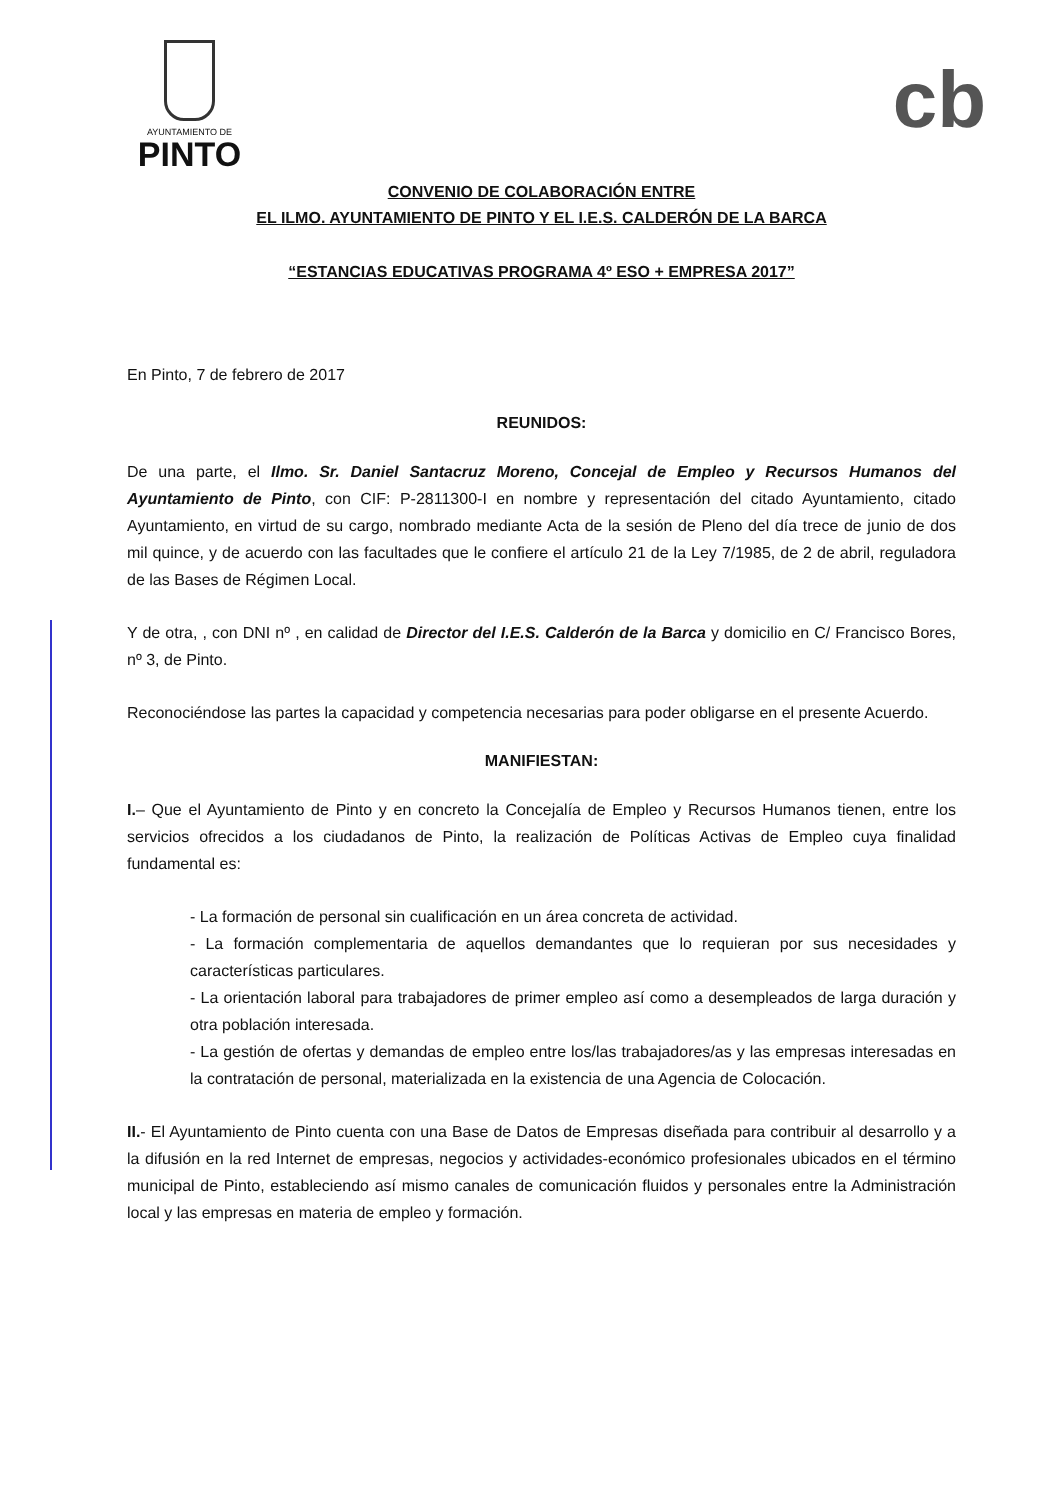AYUNTAMIENTO DE
PINTO
cb
CONVENIO DE COLABORACIÓN ENTRE
EL ILMO. AYUNTAMIENTO DE PINTO Y EL I.E.S. CALDERÓN DE LA BARCA
“ESTANCIAS EDUCATIVAS PROGRAMA 4º ESO + EMPRESA 2017”
En Pinto, 7 de febrero de 2017
REUNIDOS:
De una parte, el Ilmo. Sr. Daniel Santacruz Moreno, Concejal de Empleo y Recursos Humanos del Ayuntamiento de Pinto, con CIF: P-2811300-I en nombre y representación del citado Ayuntamiento, citado Ayuntamiento, en virtud de su cargo, nombrado mediante Acta de la sesión de Pleno del día trece de junio de dos mil quince, y de acuerdo con las facultades que le confiere el artículo 21 de la Ley 7/1985, de 2 de abril, reguladora de las Bases de Régimen Local.
Y de otra, , con DNI nº , en calidad de Director del I.E.S. Calderón de la Barca y domicilio en C/ Francisco Bores, nº 3, de Pinto.
Reconociéndose las partes la capacidad y competencia necesarias para poder obligarse en el presente Acuerdo.
MANIFIESTAN:
I.– Que el Ayuntamiento de Pinto y en concreto la Concejalía de Empleo y Recursos Humanos tienen, entre los servicios ofrecidos a los ciudadanos de Pinto, la realización de Políticas Activas de Empleo cuya finalidad fundamental es:
- La formación de personal sin cualificación en un área concreta de actividad.
- La formación complementaria de aquellos demandantes que lo requieran por sus necesidades y características particulares.
- La orientación laboral para trabajadores de primer empleo así como a desempleados de larga duración y otra población interesada.
- La gestión de ofertas y demandas de empleo entre los/las trabajadores/as y las empresas interesadas en la contratación de personal, materializada en la existencia de una Agencia de Colocación.
II.- El Ayuntamiento de Pinto cuenta con una Base de Datos de Empresas diseñada para contribuir al desarrollo y a la difusión en la red Internet de empresas, negocios y actividades-económico profesionales ubicados en el término municipal de Pinto, estableciendo así mismo canales de comunicación fluidos y personales entre la Administración local y las empresas en materia de empleo y formación.